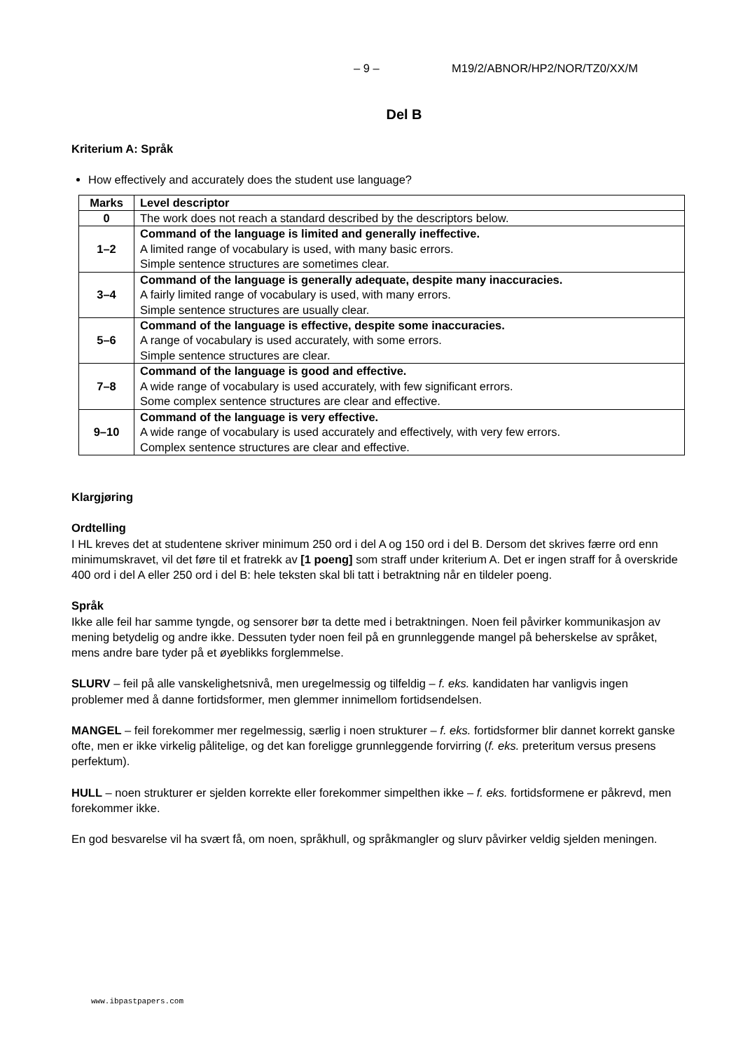– 9 – M19/2/ABNOR/HP2/NOR/TZ0/XX/M
Del B
Kriterium A: Språk
How effectively and accurately does the student use language?
| Marks | Level descriptor |
| --- | --- |
| 0 | The work does not reach a standard described by the descriptors below. |
| 1–2 | Command of the language is limited and generally ineffective. A limited range of vocabulary is used, with many basic errors. Simple sentence structures are sometimes clear. |
| 3–4 | Command of the language is generally adequate, despite many inaccuracies. A fairly limited range of vocabulary is used, with many errors. Simple sentence structures are usually clear. |
| 5–6 | Command of the language is effective, despite some inaccuracies. A range of vocabulary is used accurately, with some errors. Simple sentence structures are clear. |
| 7–8 | Command of the language is good and effective. A wide range of vocabulary is used accurately, with few significant errors. Some complex sentence structures are clear and effective. |
| 9–10 | Command of the language is very effective. A wide range of vocabulary is used accurately and effectively, with very few errors. Complex sentence structures are clear and effective. |
Klargjøring
Ordtelling
I HL kreves det at studentene skriver minimum 250 ord i del A og 150 ord i del B. Dersom det skrives færre ord enn minimumskravet, vil det føre til et fratrekk av [1 poeng] som straff under kriterium A. Det er ingen straff for å overskride 400 ord i del A eller 250 ord i del B: hele teksten skal bli tatt i betraktning når en tildeler poeng.
Språk
Ikke alle feil har samme tyngde, og sensorer bør ta dette med i betraktningen. Noen feil påvirker kommunikasjon av mening betydelig og andre ikke. Dessuten tyder noen feil på en grunnleggende mangel på beherskelse av språket, mens andre bare tyder på et øyeblikks forglemmelse.
SLURV – feil på alle vanskelighetsnivå, men uregelmessig og tilfeldig – f. eks. kandidaten har vanligvis ingen problemer med å danne fortidsformer, men glemmer innimellom fortidsendelsen.
MANGEL – feil forekommer mer regelmessig, særlig i noen strukturer – f. eks. fortidsformer blir dannet korrekt ganske ofte, men er ikke virkelig pålitelige, og det kan foreligge grunnleggende forvirring (f. eks. preteritum versus presens perfektum).
HULL – noen strukturer er sjelden korrekte eller forekommer simpelthen ikke – f. eks. fortidsformene er påkrevd, men forekommer ikke.
En god besvarelse vil ha svært få, om noen, språkhull, og språkmangler og slurv påvirker veldig sjelden meningen.
www.ibpastpapers.com